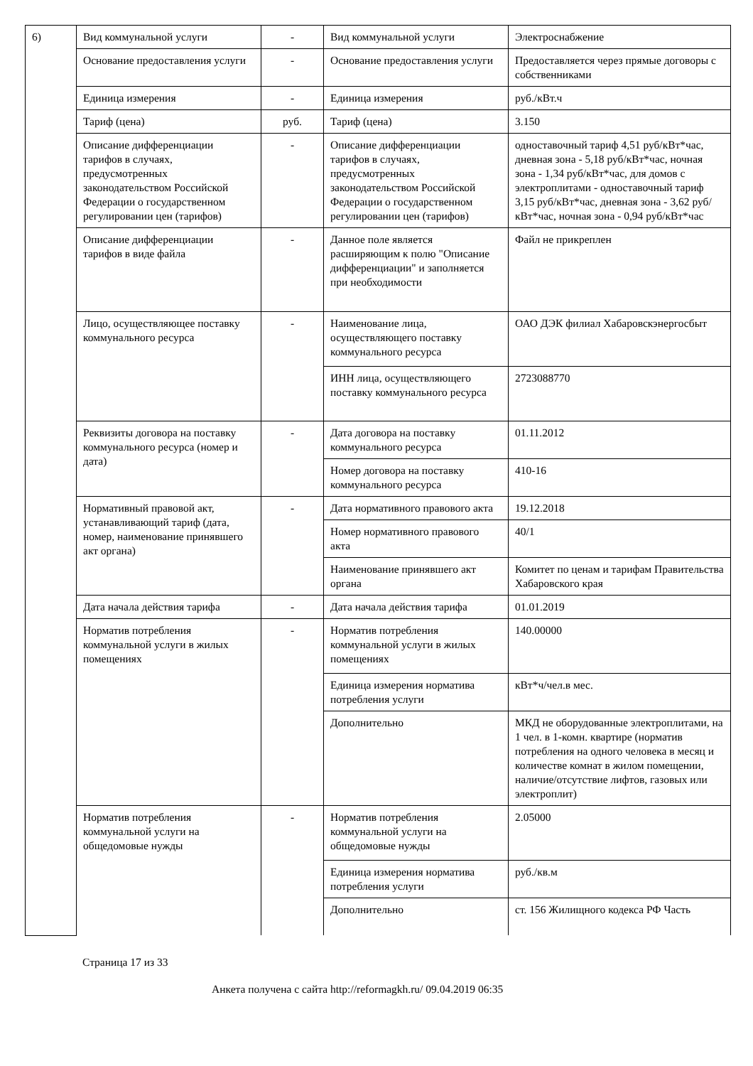| 6) | Вид коммунальной услуги | - | Вид коммунальной услуги | Электроснабжение |
| | Основание предоставления услуги | - | Основание предоставления услуги | Предоставляется через прямые договоры с собственниками |
| | Единица измерения | - | Единица измерения | руб./кВт.ч |
| | Тариф (цена) | руб. | Тариф (цена) | 3.150 |
| | Описание дифференциации тарифов в случаях, предусмотренных законодательством Российской Федерации о государственном регулировании цен (тарифов) | - | Описание дифференциации тарифов в случаях, предусмотренных законодательством Российской Федерации о государственном регулировании цен (тарифов) | одноставочный тариф 4,51 руб/кВт*час, дневная зона - 5,18 руб/кВт*час, ночная зона - 1,34 руб/кВт*час, для домов с электроплитами - одноставочный тариф 3,15 руб/кВт*час, дневная зона - 3,62 руб/кВт*час, ночная зона - 0,94 руб/кВт*час |
| | Описание дифференциации тарифов в виде файла | - | Данное поле является расширяющим к полю "Описание дифференциации" и заполняется при необходимости | Файл не прикреплен |
| | Лицо, осуществляющее поставку коммунального ресурса | - | Наименование лица, осуществляющего поставку коммунального ресурса | ОАО ДЭК филиал Хабаровскэнергосбыт |
| | | | ИНН лица, осуществляющего поставку коммунального ресурса | 2723088770 |
| | Реквизиты договора на поставку коммунального ресурса (номер и дата) | - | Дата договора на поставку коммунального ресурса | 01.11.2012 |
| | | | Номер договора на поставку коммунального ресурса | 410-16 |
| | Нормативный правовой акт, устанавливающий тариф (дата, номер, наименование принявшего акт органа) | - | Дата нормативного правового акта | 19.12.2018 |
| | | | Номер нормативного правового акта | 40/1 |
| | | | Наименование принявшего акт органа | Комитет по ценам и тарифам Правительства Хабаровского края |
| | Дата начала действия тарифа | - | Дата начала действия тарифа | 01.01.2019 |
| | Норматив потребления коммунальной услуги в жилых помещениях | - | Норматив потребления коммунальной услуги в жилых помещениях | 140.00000 |
| | | | Единица измерения норматива потребления услуги | кВт*ч/чел.в мес. |
| | | | Дополнительно | МКД не оборудованные электроплитами, на 1 чел. в 1-комн. квартире (норматив потребления на одного человека в месяц и количестве комнат в жилом помещении, наличие/отсутствие лифтов, газовых или электроплит) |
| | Норматив потребления коммунальной услуги на общедомовые нужды | - | Норматив потребления коммунальной услуги на общедомовые нужды | 2.05000 |
| | | | Единица измерения норматива потребления услуги | руб./кв.м |
| | | | Дополнительно | ст. 156 Жилищного кодекса РФ Часть |
Страница 17 из 33
Анкета получена с сайта http://reformagkh.ru/ 09.04.2019 06:35